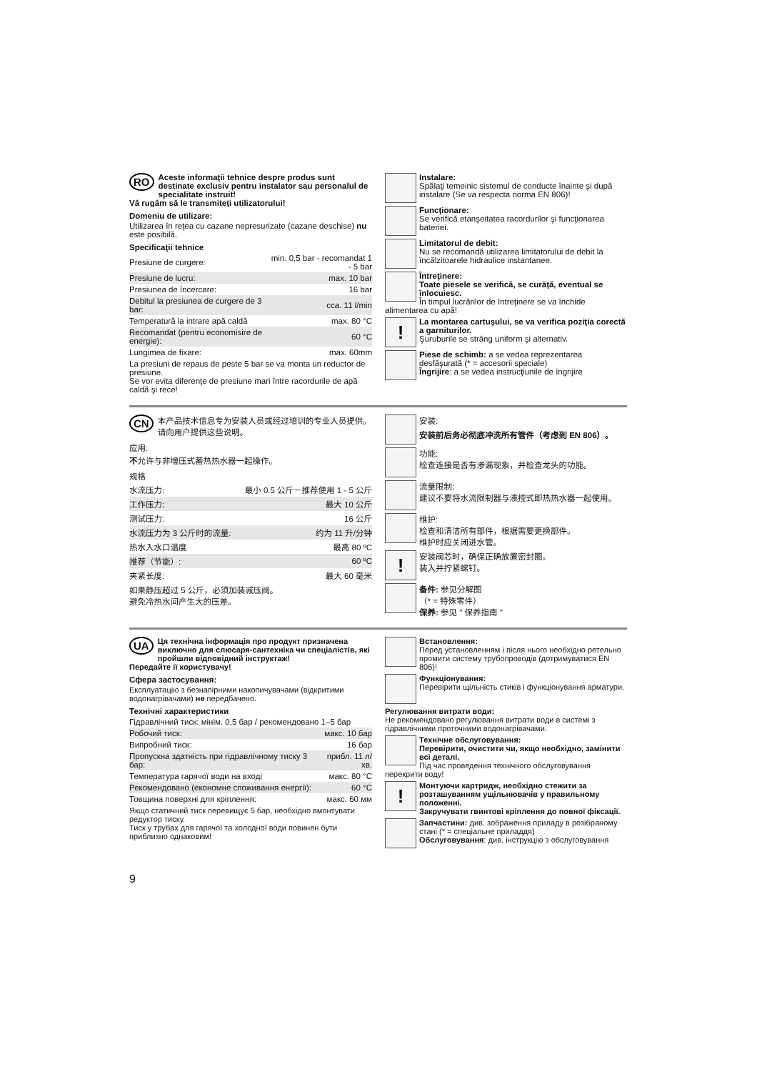RO Aceste informaţii tehnice despre produs sunt destinate exclusiv pentru instalator sau personalul de specialitate instruit!
Vă rugăm să le transmiteţi utilizatorului!
Domeniu de utilizare:
Utilizarea în reţea cu cazane nepresurizate (cazane deschise) nu este posibilă.
Specificaţii tehnice
| Presiune de curgere: | min. 0,5 bar - recomandat 1 - 5 bar |
| Presiune de lucru: | max. 10 bar |
| Presiunea de încercare: | 16 bar |
| Debitul la presiunea de curgere de 3 bar: | cca. 11 l/min |
| Temperatură la intrare apă caldă | max. 80 °C |
| Recomandat (pentru economisire de energie): | 60 °C |
| Lungimea de fixare: | max. 60mm |
La presiuni de repaus de peste 5 bar se va monta un reductor de presiune.
Se vor evita diferenţe de presiune mari între racordurile de apă caldă şi rece!
Instalare:
Spălaţi temeinic sistemul de conducte înainte şi după instalare (Se va respecta norma EN 806)!
Funcţionare:
Se verifică etanşeitatea racordurilor şi funcţionarea bateriei.
Limitatorul de debit:
Nu se recomandă utilizarea limitatorului de debit la încălzitoarele hidraulice instantanee.
Întreţinere:
Toate piesele se verifică, se curăţă, eventual se înlocuiesc.
În timpul lucrărilor de întreţinere se va închide alimentarea cu apă!
! La montarea cartuşului, se va verifica poziţia corectă a garniturilor.
Şuruburile se strâng uniform şi alternativ.
Piese de schimb: a se vedea reprezentarea desfăşurată (* = accesorii speciale)
Îngrijire: a se vedea instrucţiunile de îngrijire
CN 本产品技术信息专为安装人员或经过培训的专业人员提供。
请向用户提供这些说明。
应用:
不允许与非增压式蓄热热水器一起操作。
规格
| 水流压力: | 最小 0.5 公斤－推荐使用 1 - 5 公斤 |
| 工作压力: | 最大 10 公斤 |
| 测试压力: | 16 公斤 |
| 水流压力为 3 公斤时的流量: | 约为 11 升/分钟 |
| 热水入水口温度 | 最高 80 ºC |
| 推荐（节能）: | 60 ºC |
| 夹紧长度: | 最大 60 毫米 |
如果静压超过 5 公斤，必须加装减压阀。
避免冷热水间产生大的压差。
安装:
安装前后务必彻底冲洗所有管件（考虑到 EN 806）。
功能:
检查连接是否有渗漏现象，并检查龙头的功能。
流量限制:
建议不要将水流限制器与液控式即热热水器一起使用。
维护:
检查和清洁所有部件，根据需要更换部件。
维护时应关闭进水管。
! 安装阀芯时，确保正确放置密封圈。
装入并拧紧螺钉。
备件: 参见分解图
（* = 特殊零件）
保养: 参见 " 保养指南 "
UA Ця технічна інформація про продукт призначена виключно для слюсаря-сантехніка чи спеціалістів, які пройшли відповідний інструктаж!
Передайте її користувачу!
Сфера застосування:
Експлуатацію з безнапірними накопичувачами (відкритими водонагрівачами) не передбачено.
Технічні характеристики
| Гідравлічний тиск: мінім. 0,5 бар / рекомендовано 1–5 бар | |
| Робочий тиск: | макс. 10 бар |
| Випробний тиск: | 16 бар |
| Пропускна здатність при гідравлічному тиску 3 бар: | прибл. 11 л/хв. |
| Температура гарячої води на вході | макс. 80 °C |
| Рекомендовано (економне споживання енергії): | 60 °C |
| Товщина поверхні для кріплення: | макс. 60 мм |
Якщо статичний тиск перевищує 5 бар, необхідно вмонтувати редуктор тиску.
Тиск у трубах для гарячої та холодної води повинен бути приблизно однаковим!
Встановлення:
Перед установленням і після нього необхідно ретельно промити систему трубопроводів (дотримуватися EN 806)!
Функціонування:
Перевірити щільність стиків і функціонування арматури.
Регулювання витрати води:
Не рекомендовано регулювання витрати води в системі з гідравлічними проточними водонагрівачами.
Технічне обслуговування:
Перевірити, очистити чи, якщо необхідно, замінити всі деталі.
Під час проведення технічного обслуговування перекрити воду!
! Монтуючи картридж, необхідно стежити за розташуванням ущільнювачів у правильному положенні.
Закручувати гвинтові кріплення до повної фіксації.
Запчастини: див. зображення приладу в розібраному стані (* = спеціальне приладдя)
Обслуговування: див. інструкцію з обслуговування
9